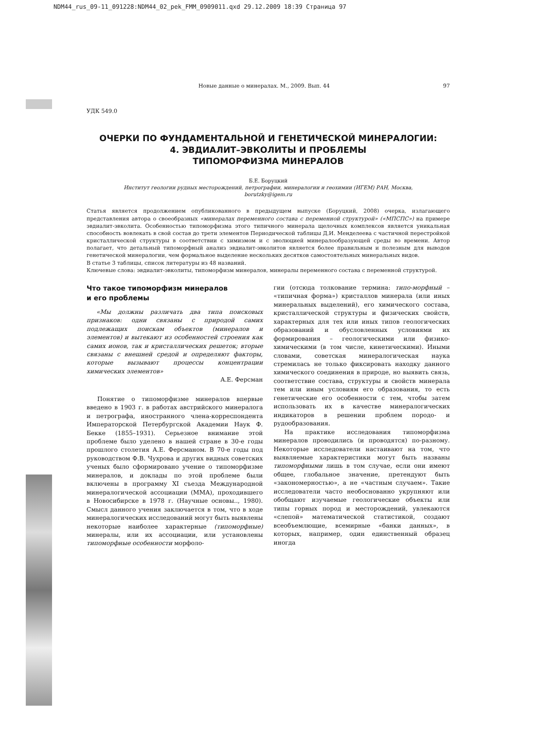NDM44_rus_09-11_091228:NDM44_02_pek_FMM_0909011.qxd 29.12.2009 18:39 Страница 97
Новые данные о минералах. М., 2009. Вып. 44 97
УДК 549.0
ОЧЕРКИ ПО ФУНДАМЕНТАЛЬНОЙ И ГЕНЕТИЧЕСКОЙ МИНЕРАЛОГИИ:
4. ЭВДИАЛИТ–ЭВКОЛИТЫ И ПРОБЛЕМЫ
ТИПОМОРФИЗМА МИНЕРАЛОВ
Б.Е. Боруцкий
Институт геологии рудных месторождений, петрографии, минералогии и геохимии (ИГЕМ) РАН, Москва,
borutzky@igem.ru
Статья является продолжением опубликованного в предыдущем выпуске (Боруцкий, 2008) очерка, излагающего представления автора о своеобразных «минералах переменного состава с переменной структурой» («МПСПС») на примере эвдиалит-эвколита. Особенностью типоморфизма этого типичного минерала щелочных комплексов является уникальная способность вовлекать в свой состав до трети элементов Периодической таблицы Д.И. Менделеева с частичной перестройкой кристаллической структуры в соответствии с химизмом и с эволюцией минералообразующей среды во времени. Автор полагает, что детальный типоморфный анализ эвдиалит-эвколитов является более правильным и полезным для выводов генетической минералогии, чем формальное выделение нескольких десятков самостоятельных минеральных видов.
В статье 3 таблицы, список литературы из 48 названий.
Ключевые слова: эвдиалит-эвколиты, типоморфизм минералов, минералы переменного состава с переменной структурой.
Что такое типоморфизм минералов
и его проблемы
«Мы должны различать два типа поисковых признаков: одни связаны с природой самих подлежащих поискам объектов (минералов и элементов) и вытекают из особенностей строения как самих ионов, так и кристаллических решеток; вторые связаны с внешней средой и определяют факторы, которые вызывают процессы концентрации химических элементов»
А.Е. Ферсман
Понятие о типоморфизме минералов впервые введено в 1903 г. в работах австрийского минералога и петрографа, иностранного члена-корреспондента Императорской Петербургской Академии Наук Ф. Бекке (1855–1931). Серьезное внимание этой проблеме было уделено в нашей стране в 30-е годы прошлого столетия А.Е. Ферсманом. В 70-е годы под руководством Ф.В. Чухрова и других видных советских ученых было сформировано учение о типоморфизме минералов, и доклады по этой проблеме были включены в программу XI съезда Международной минералогической ассоциации (ММА), проходившего в Новосибирске в 1978 г. (Научные основы.., 1980). Смысл данного учения заключается в том, что в ходе минералогических исследований могут быть выявлены некоторые наиболее характерные (типоморфные) минералы, или их ассоциации, или установлены типоморфные особенности морфоло-
гии (отсюда толкование термина: типо-морфный – «типичная форма») кристаллов минерала (или иных минеральных выделений), его химического состава, кристаллической структуры и физических свойств, характерных для тех или иных типов геологических образований и обусловленных условиями их формирования – геологическими или физико-химическими (в том числе, кинетическими). Иными словами, советская минералогическая наука стремилась не только фиксировать находку данного химического соединения в природе, но выявить связь, соответствие состава, структуры и свойств минерала тем или иным условиям его образования, то есть генетические его особенности с тем, чтобы затем использовать их в качестве минералогических индикаторов в решении проблем породо- и рудообразования.
На практике исследования типоморфизма минералов проводились (и проводятся) по-разному. Некоторые исследователи настаивают на том, что выявляемые характеристики могут быть названы типоморфными лишь в том случае, если они имеют общее, глобальное значение, претендуют быть «закономерностью», а не «частным случаем». Такие исследователи часто необоснованно укрупняют или обобщают изучаемые геологические объекты или типы горных пород и месторождений, увлекаются «слепой» математической статистикой, создают всеобъемлющие, всемирные «банки данных», в которых, например, один единственный образец иногда